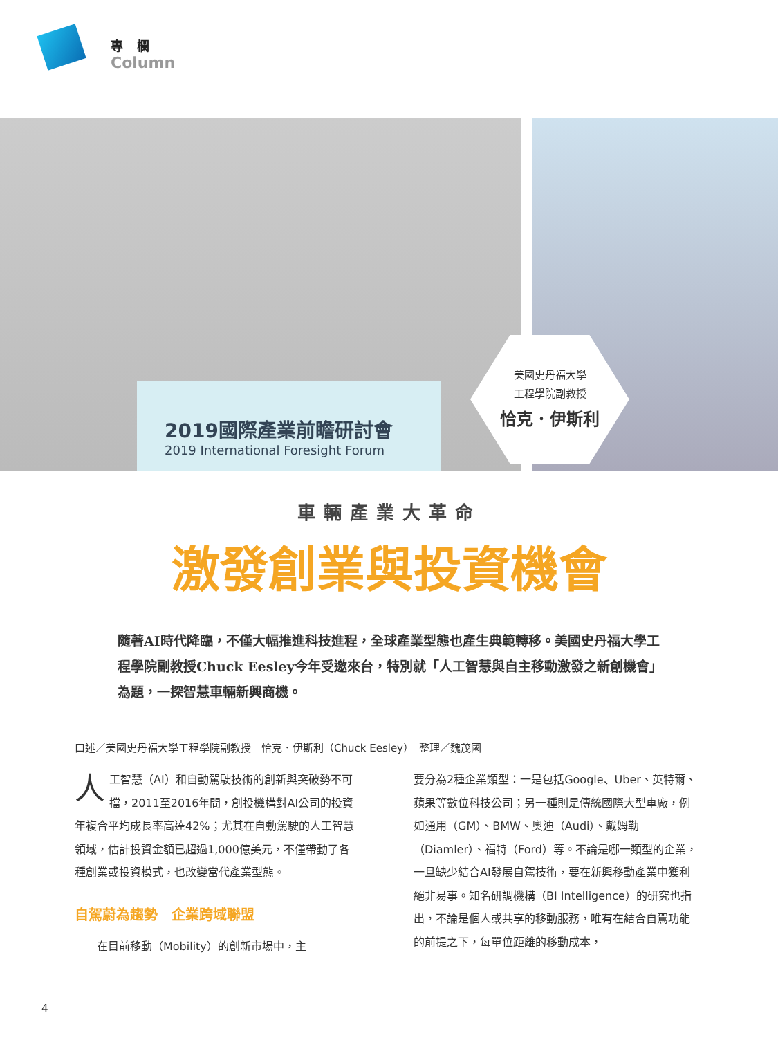專欄
Column
2019國際產業前瞻研討會
2019 International Foresight Forum
美國史丹福大學
工程學院副教授
恰克．伊斯利
車輛產業大革命
激發創業與投資機會
隨著AI時代降臨，不僅大幅推進科技進程，全球產業型態也產生典範轉移。美國史丹福大學工程學院副教授Chuck Eesley今年受邀來台，特別就「人工智慧與自主移動激發之新創機會」為題，一探智慧車輛新興商機。
口述／美國史丹福大學工程學院副教授　恰克．伊斯利（Chuck Eesley）　整理／魏茂國
人工智慧（AI）和自動駕駛技術的創新與突破勢不可擋，2011至2016年間，創投機構對AI公司的投資年複合平均成長率高達42%；尤其在自動駕駛的人工智慧領域，估計投資金額已超過1,000億美元，不僅帶動了各種創業或投資模式，也改變當代產業型態。
自駕蔚為趨勢　企業跨域聯盟
在目前移動（Mobility）的創新市場中，主
要分為2種企業類型：一是包括Google、Uber、英特爾、蘋果等數位科技公司；另一種則是傳統國際大型車廠，例如通用（GM）、BMW、奧迪（Audi）、戴姆勒（Diamler）、福特（Ford）等。不論是哪一類型的企業，一旦缺少結合AI發展自駕技術，要在新興移動產業中獲利絕非易事。知名研調機構（BI Intelligence）的研究也指出，不論是個人或共享的移動服務，唯有在結合自駕功能的前提之下，每單位距離的移動成本，
4